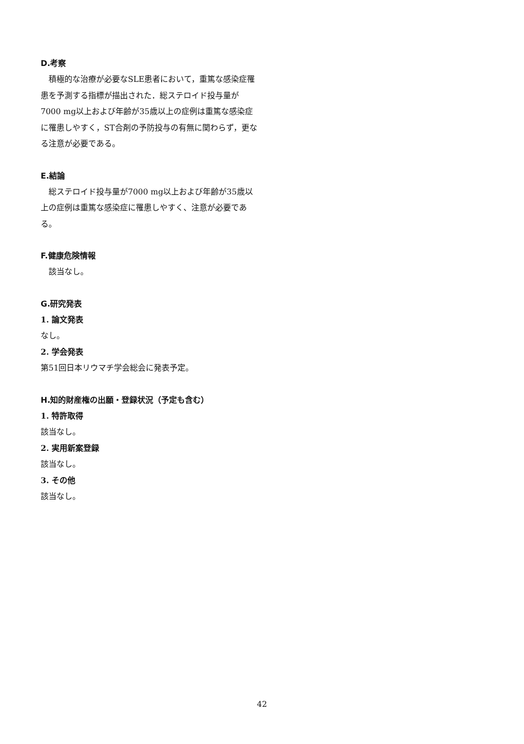D.考察
積極的な治療が必要なSLE患者において，重篤な感染症罹患を予測する指標が描出された．総ステロイド投与量が7000 mg以上および年齢が35歳以上の症例は重篤な感染症に罹患しやすく，ST合剤の予防投与の有無に関わらず，更なる注意が必要である。
E.結論
総ステロイド投与量が7000 mg以上および年齢が35歳以上の症例は重篤な感染症に罹患しやすく、注意が必要である。
F.健康危険情報
該当なし。
G.研究発表
1. 論文発表
なし。
2. 学会発表
第51回日本リウマチ学会総会に発表予定。
H.知的財産権の出願・登録状況（予定も含む）
1. 特許取得
該当なし。
2. 実用新案登録
該当なし。
3. その他
該当なし。
42